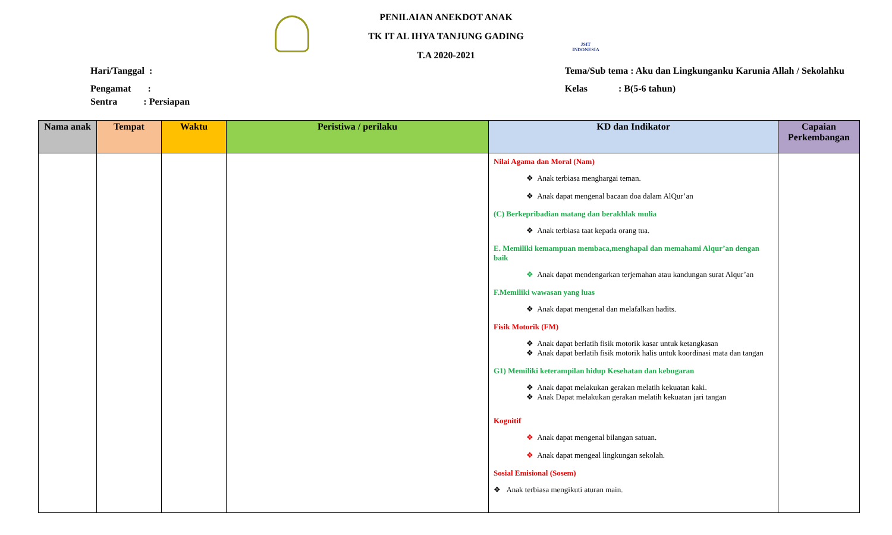PENILAIAN ANEKDOT ANAK
TK IT AL IHYA TANJUNG GADING
T.A 2020-2021
JSIT INDONESIA
Hari/Tanggal :
Pengamat :
Sentra : Persiapan
Tema/Sub tema : Aku dan Lingkunganku Karunia Allah / Sekolahku
Kelas : B(5-6 tahun)
| Nama anak | Tempat | Waktu | Peristiwa / perilaku | KD dan Indikator | Capaian Perkembangan |
| --- | --- | --- | --- | --- | --- |
| | | | | Nilai Agama dan Moral (Nam) ❖ Anak terbiasa menghargai teman. ❖ Anak dapat mengenal bacaan doa dalam AlQur’an (C) Berkepribadian matang dan berakhlak mulia ❖ Anak terbiasa taat kepada orang tua. E. Memiliki kemampuan membaca,menghapal dan memahami Alqur’an dengan baik ❖ Anak dapat mendengarkan terjemahan atau kandungan surat Alqur’an F.Memiliki wawasan yang luas ❖ Anak dapat mengenal dan melafalkan hadits. Fisik Motorik (FM) ❖ Anak dapat berlatih fisik motorik kasar untuk ketangkasan ❖ Anak dapat berlatih fisik motorik halis untuk koordinasi mata dan tangan G1) Memiliki keterampilan hidup Kesehatan dan kebugaran ❖ Anak dapat melakukan gerakan melatih kekuatan kaki. ❖ Anak Dapat melakukan gerakan melatih kekuatan jari tangan Kognitif ❖ Anak dapat mengenal bilangan satuan. ❖ Anak dapat mengeal lingkungan sekolah. Sosial Emisional (Sosem) ❖ Anak terbiasa mengikuti aturan main. | |